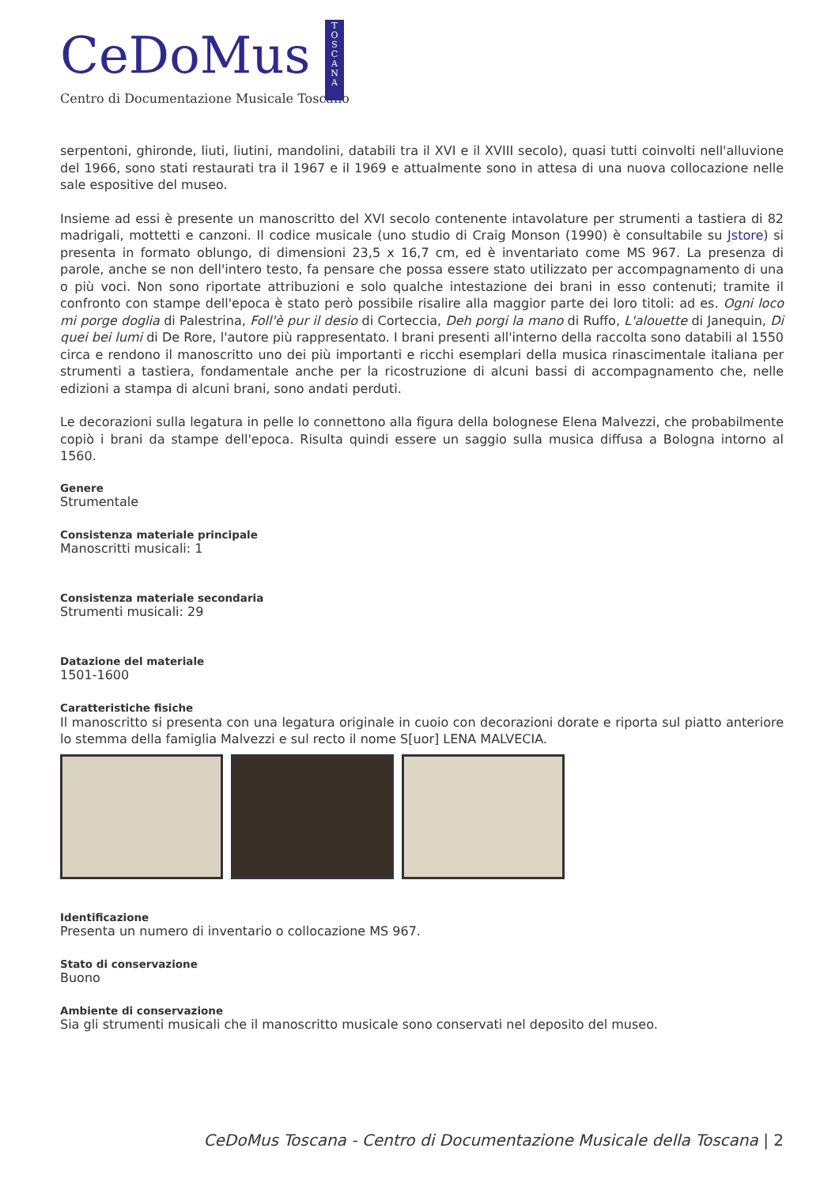CeDoMus
T
O
S
C
A
N
A
Centro di Documentazione Musicale Toscano
serpentoni, ghironde, liuti, liutini, mandolini, databili tra il XVI e il XVIII secolo), quasi tutti coinvolti nell'alluvione del 1966, sono stati restaurati tra il 1967 e il 1969 e attualmente sono in attesa di una nuova collocazione nelle sale espositive del museo.
Insieme ad essi è presente un manoscritto del XVI secolo contenente intavolature per strumenti a tastiera di 82 madrigali, mottetti e canzoni. Il codice musicale (uno studio di Craig Monson (1990) è consultabile su Jstore) si presenta in formato oblungo, di dimensioni 23,5 x 16,7 cm, ed è inventariato come MS 967. La presenza di parole, anche se non dell'intero testo, fa pensare che possa essere stato utilizzato per accompagnamento di una o più voci. Non sono riportate attribuzioni e solo qualche intestazione dei brani in esso contenuti; tramite il confronto con stampe dell'epoca è stato però possibile risalire alla maggior parte dei loro titoli: ad es. Ogni loco mi porge doglia di Palestrina, Foll'è pur il desio di Corteccia, Deh porgi la mano di Ruffo, L'alouette di Janequin, Di quei bei lumi di De Rore, l'autore più rappresentato. I brani presenti all'interno della raccolta sono databili al 1550 circa e rendono il manoscritto uno dei più importanti e ricchi esemplari della musica rinascimentale italiana per strumenti a tastiera, fondamentale anche per la ricostruzione di alcuni bassi di accompagnamento che, nelle edizioni a stampa di alcuni brani, sono andati perduti.
Le decorazioni sulla legatura in pelle lo connettono alla figura della bolognese Elena Malvezzi, che probabilmente copiò i brani da stampe dell'epoca. Risulta quindi essere un saggio sulla musica diffusa a Bologna intorno al 1560.
Genere
Strumentale
Consistenza materiale principale
Manoscritti musicali: 1
Consistenza materiale secondaria
Strumenti musicali: 29
Datazione del materiale
1501-1600
Caratteristiche fisiche
Il manoscritto si presenta con una legatura originale in cuoio con decorazioni dorate e riporta sul piatto anteriore lo stemma della famiglia Malvezzi e sul recto il nome S[uor] LENA MALVECIA.
Identificazione
Presenta un numero di inventario o collocazione MS 967.
Stato di conservazione
Buono
Ambiente di conservazione
Sia gli strumenti musicali che il manoscritto musicale sono conservati nel deposito del museo.
CeDoMus Toscana - Centro di Documentazione Musicale della Toscana | 2